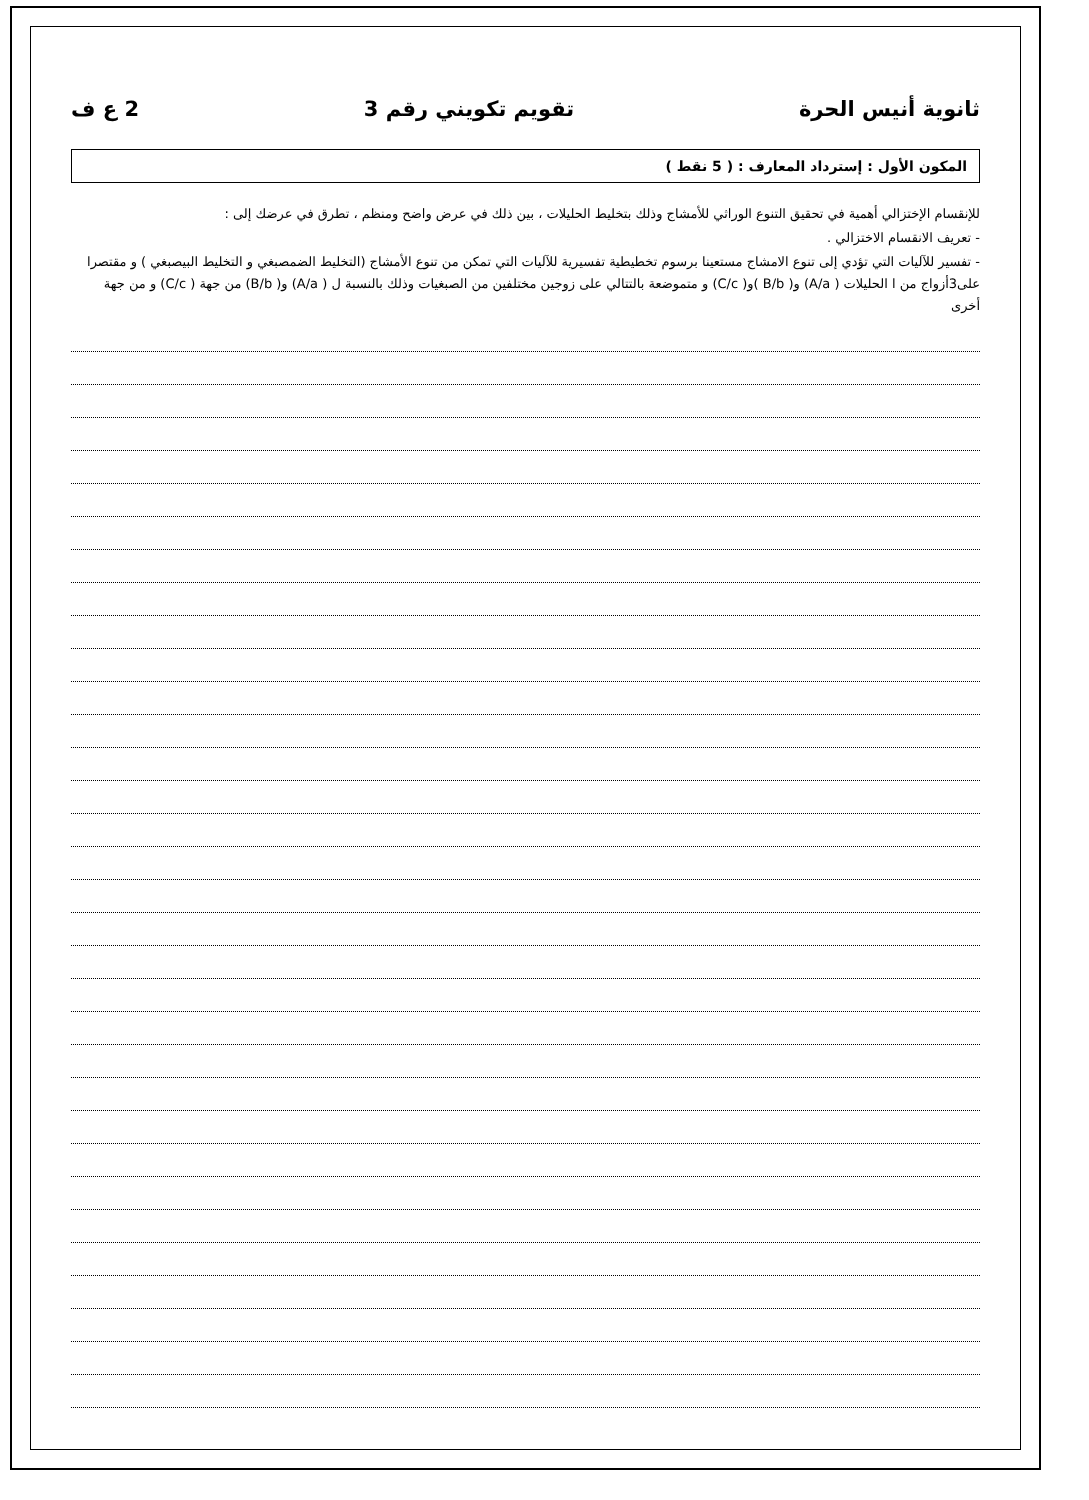ثانوية أنيس الحرة تقويم تكويني رقم 3 2 ع ف
المكون الأول : إسترداد المعارف : ( 5 نقط )
للإنقسام الإختزالي أهمية في تحقيق التنوع الوراثي للأمشاج وذلك بتخليط الحليلات ، بين ذلك في عرض واضح ومنظم ، تطرق في عرضك إلى :
- تعريف الانقسام الاختزالي .
- تفسير للآليات التي تؤدي إلى تنوع الامشاج مستعينا برسوم تخطيطية تفسيرية للآليات التي تمكن من تنوع الأمشاج (التخليط الضمصبغي و التخليط البيصبغي ) و مقتصرا على3أزواج من ا الحليلات ( A/a) و( B/b )و( C/c) و متموضعة بالتتالي على زوجين مختلفين من الصبغيات وذلك بالنسبة ل ( A/a) و( B/b) من جهة ( C/c) و من جهة أخرى